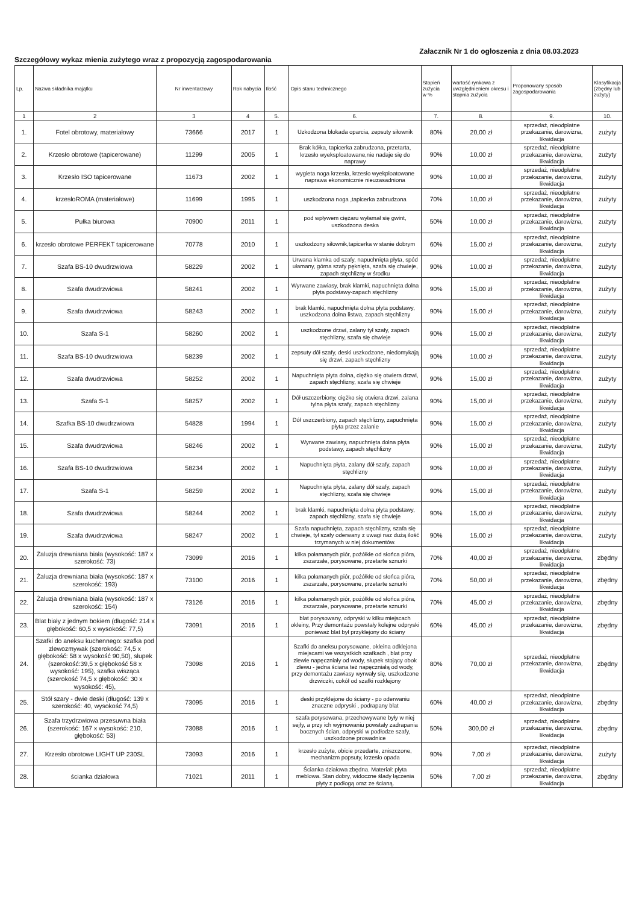Szczegółowy wykaz mienia zużytego wraz z propozycją zagospodarowania
Załacznik Nr 1 do ogłoszenia z dnia 08.03.2023
| Lp. | Nazwa składnika majątku | Nr inwentarzowy | Rok nabycia | Ilość | Opis stanu technicznego | Stopień zużycia w % | wartość rynkowa z uwzględnieniem okresu i stopnia zużycia | Proponowany sposób zagospodarowania | Klasyfikacja (zbędny lub zużyty) |
| --- | --- | --- | --- | --- | --- | --- | --- | --- | --- |
| 1 | 2 | 3 | 4 | 5. | 6. | 7. | 8. | 9. | 10. |
| 1. | Fotel obrotowy, materiałowy | 73666 | 2017 | 1 | Uzkodzona blokada oparcia, zepsuty siłownik | 80% | 20,00 zł | sprzedaż, nieodpłatne przekazanie, darowizna, likwidacja | zużyty |
| 2. | Krzesło obrotowe (tapicerowane) | 11299 | 2005 | 1 | Brak kółka, tapicerka zabrudzona, przetarta, krzesło wyeksploatowane,nie nadaje się do naprawy | 90% | 10,00 zł | sprzedaż, nieodpłatne przekazanie, darowizna, likwidacja | zużyty |
| 3. | Krzesło ISO tapicerowane | 11673 | 2002 | 1 | wygieta noga krzesła, krzesło wyekploatowane naprawa ekonomicznie nieuzasadniona | 90% | 10,00 zł | sprzedaż, nieodpłatne przekazanie, darowizna, likwidacja | zużyty |
| 4. | krzesłoROMA (materiałowe) | 11699 | 1995 | 1 | uszkodzona noga ,tapicerka zabrudzona | 70% | 10,00 zł | sprzedaż, nieodpłatne przekazanie, darowizna, likwidacja | zużyty |
| 5. | Pułka biurowa | 70900 | 2011 | 1 | pod wpływem ciężaru wyłamał się gwint, uszkodzona deska | 50% | 10,00 zł | sprzedaż, nieodpłatne przekazanie, darowizna, likwidacja | zużyty |
| 6. | krzesło obrotowe PERFEKT tapicerowane | 70778 | 2010 | 1 | uszkodzony siłownik,tapicerka w stanie dobrym | 60% | 15,00 zł | sprzedaż, nieodpłatne przekazanie, darowizna, likwidacja | zużyty |
| 7. | Szafa BS-10 dwudrzwiowa | 58229 | 2002 | 1 | Urwana klamka od szafy, napuchnięta płyta, spód ułamany, górna szafy pęknięta, szafa się chwieje, zapach stęchlizny w środku | 90% | 10,00 zł | sprzedaż, nieodpłatne przekazanie, darowizna, likwidacja | zużyty |
| 8. | Szafa dwudrzwiowa | 58241 | 2002 | 1 | Wyrwane zawiasy, brak klamki, napuchnięta dolna płyta podstawy-zapach stęchlizny | 90% | 15,00 zł | sprzedaż, nieodpłatne przekazanie, darowizna, likwidacja | zużyty |
| 9. | Szafa dwudrzwiowa | 58243 | 2002 | 1 | brak klamki, napuchnięta dolna płyta podstawy, uszkodzona dolna listwa, zapach stęchlizny | 90% | 15,00 zł | sprzedaż, nieodpłatne przekazanie, darowizna, likwidacja | zużyty |
| 10. | Szafa S-1 | 58260 | 2002 | 1 | uszkodzone drzwi, zalany tył szafy, zapach stęchlizny, szafa się chwieje | 90% | 15,00 zł | sprzedaż, nieodpłatne przekazanie, darowizna, likwidacja | zużyty |
| 11. | Szafa BS-10 dwudrzwiowa | 58239 | 2002 | 1 | zepsuty dół szafy, deski uszkodzone, niedomykają się drzwi, zapach stęchlizny | 90% | 10,00 zł | sprzedaż, nieodpłatne przekazanie, darowizna, likwidacja | zużyty |
| 12. | Szafa dwudrzwiowa | 58252 | 2002 | 1 | Napuchnięta płyta dolna, ciężko się otwiera drzwi, zapach stęchlizny, szafa się chwieje | 90% | 15,00 zł | sprzedaż, nieodpłatne przekazanie, darowizna, likwidacja | zużyty |
| 13. | Szafa S-1 | 58257 | 2002 | 1 | Dół uszczerbiony, ciężko się otwiera drzwi, zalana tylna płyta szafy, zapach stęchlizny | 90% | 15,00 zł | sprzedaż, nieodpłatne przekazanie, darowizna, likwidacja | zużyty |
| 14. | Szafka BS-10 dwudrzwiowa | 54828 | 1994 | 1 | Dół uszczerbiony, zapach stęchlizny, zapuchnięta płyta przez zalanie | 90% | 15,00 zł | sprzedaż, nieodpłatne przekazanie, darowizna, likwidacja | zużyty |
| 15. | Szafa dwudrzwiowa | 58246 | 2002 | 1 | Wyrwane zawiasy, napuchnięta dolna płyta podstawy, zapach stęchlizny | 90% | 15,00 zł | sprzedaż, nieodpłatne przekazanie, darowizna, likwidacja | zużyty |
| 16. | Szafa BS-10 dwudrzwiowa | 58234 | 2002 | 1 | Napuchnięta płyta, zalany dół szafy, zapach stęchlizny | 90% | 10,00 zł | sprzedaż, nieodpłatne przekazanie, darowizna, likwidacja | zużyty |
| 17. | Szafa S-1 | 58259 | 2002 | 1 | Napuchnięta płyta, zalany dół szafy, zapach stęchlizny, szafa się chwieje | 90% | 15,00 zł | sprzedaż, nieodpłatne przekazanie, darowizna, likwidacja | zużyty |
| 18. | Szafa dwudrzwiowa | 58244 | 2002 | 1 | brak klamki, napuchnięta dolna płyta podstawy, zapach stęchlizny, szafa się chwieje | 90% | 15,00 zł | sprzedaż, nieodpłatne przekazanie, darowizna, likwidacja | zużyty |
| 19. | Szafa dwudrzwiowa | 58247 | 2002 | 1 | Szafa napuchnięta, zapach stęchlizny, szafa się chwieje, tył szafy oderwany z uwagi naz dużą ilość trzymanych w niej dokumentów. | 90% | 15,00 zł | sprzedaż, nieodpłatne przekazanie, darowizna, likwidacja | zużyty |
| 20. | Żaluzja drewniana biała (wysokość: 187 x szerokość: 73) | 73099 | 2016 | 1 | kilka połamanych piór, pożółkłe od słońca pióra, zszarzałe, porysowane, przetarte sznurki | 70% | 40,00 zł | sprzedaż, nieodpłatne przekazanie, darowizna, likwidacja | zbędny |
| 21. | Żaluzja drewniana biała (wysokość: 187 x szerokość: 193) | 73100 | 2016 | 1 | kilka połamanych piór, pożółkłe od słońca pióra, zszarzałe, porysowane, przetarte sznurki | 70% | 50,00 zł | sprzedaż, nieodpłatne przekazanie, darowizna, likwidacja | zbędny |
| 22. | Żaluzja drewniana biała (wysokość: 187 x szerokość: 154) | 73126 | 2016 | 1 | kilka połamanych piór, pożółkłe od słońca pióra, zszarzałe, porysowane, przetarte sznurki | 70% | 45,00 zł | sprzedaż, nieodpłatne przekazanie, darowizna, likwidacja | zbędny |
| 23. | Blat biały z jednym bokiem (długość: 214 x głębokość: 60,5 x wysokość: 77,5) | 73091 | 2016 | 1 | blat porysowany, odpryski w kilku miejscach okleiny, Przy demontażu powstały kolejne odpryski ponieważ blat był przyklejony do ściany | 60% | 45,00 zł | sprzedaż, nieodpłatne przekazanie, darowizna, likwidacja | zbędny |
| 24. | Szafki do aneksu kuchennego: szafka pod zlewozmywak (szerokość: 74,5 x głębokość: 58 x wysokość 90,50), słupek (szerokość:39,5 x głębokość 58 x wysokość: 195), szafka wisząca (szerokość 74,5 x głębokość: 30 x wysokość: 45), | 73098 | 2016 | 1 | Szafki do aneksu porysowane, okleina odklejona miejscami we wszystkich szafkach , blat przy zlewie napęczniały od wody, słupek stojący obok zlewu - jedna ściana też napęczniałą od wody, przy demontażu zawiasy wyrwały się, uszkodzone drzwiczki, cokół od szafki rozklejony | 80% | 70,00 zł | sprzedaż, nieodpłatne przekazanie, darowizna, likwidacja | zbędny |
| 25. | Stół szary - dwie deski (długość: 139 x szerokość: 40, wysokość 74,5) | 73095 | 2016 | 1 | deski przyklejone do ściany - po oderwaniu znaczne odpryski , podrapany blat | 60% | 40,00 zł | sprzedaż, nieodpłatne przekazanie, darowizna, likwidacja | zbędny |
| 26. | Szafa trzydrzwiowa przesuwna biała (szerokość: 167 x wysokość: 210, głębokość: 53) | 73088 | 2016 | 1 | szafa porysowana, przechowywane były w niej sejfy, a przy ich wyjmowaniu powstały zadrapania bocznych ścian, odpryski w podłodze szafy, uszkodzone prowadnice | 50% | 300,00 zł | sprzedaż, nieodpłatne przekazanie, darowizna, likwidacja | zbędny |
| 27. | Krzesło obrotowe LIGHT UP 230SL | 73093 | 2016 | 1 | krzesło zużyte, obicie przedarte, zniszczone, mechanizm popsuty, krzesło opada | 90% | 7,00 zł | sprzedaż, nieodpłatne przekazanie, darowizna, likwidacja | zużyty |
| 28. | ścianka działowa | 71021 | 2011 | 1 | Ścianka działowa zbędna. Materiał: płyta meblowa. Stan dobry, widoczne ślady łączenia płyty z podłogą oraz ze ścianą. | 50% | 7,00 zł | sprzedaż, nieodpłatne przekazanie, darowizna, likwidacja | zbędny |